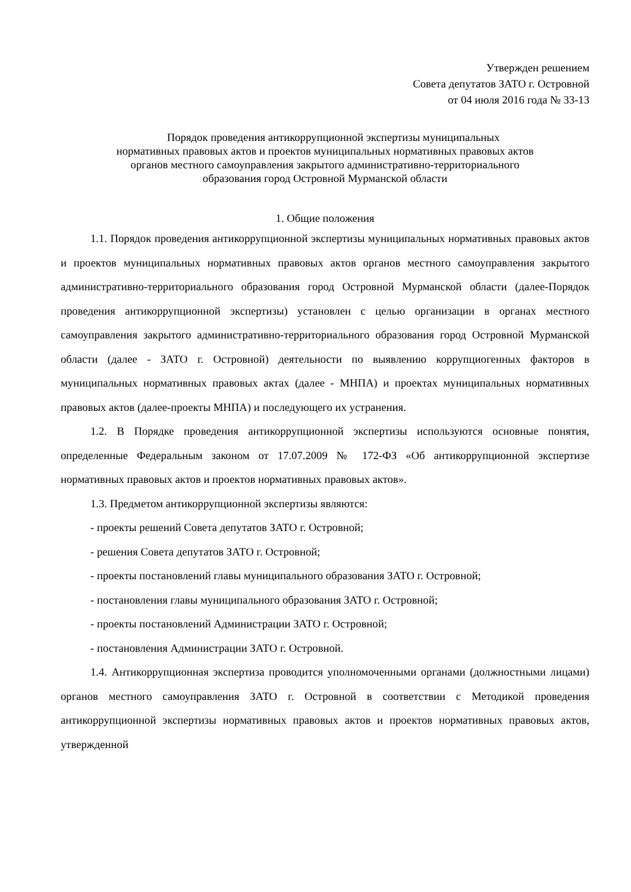Утвержден решением
Совета депутатов ЗАТО г. Островной
от 04 июля 2016 года № 33-13
Порядок проведения антикоррупционной экспертизы муниципальных
нормативных правовых актов и проектов муниципальных нормативных правовых актов
органов местного самоуправления закрытого административно-территориального
образования город Островной Мурманской области
1. Общие положения
1.1. Порядок проведения антикоррупционной экспертизы муниципальных нормативных правовых актов и проектов муниципальных нормативных правовых актов органов местного самоуправления закрытого административно-территориального образования город Островной Мурманской области (далее-Порядок проведения антикоррупционной экспертизы) установлен с целью организации в органах местного самоуправления закрытого административно-территориального образования город Островной Мурманской области (далее - ЗАТО г. Островной) деятельности по выявлению коррупциогенных факторов в муниципальных нормативных правовых актах (далее - МНПА) и проектах муниципальных нормативных правовых актов (далее-проекты МНПА) и последующего их устранения.
1.2. В Порядке проведения антикоррупционной экспертизы используются основные понятия, определенные Федеральным законом от 17.07.2009 № 172-ФЗ «Об антикоррупционной экспертизе нормативных правовых актов и проектов нормативных правовых актов».
1.3. Предметом антикоррупционной экспертизы являются:
- проекты решений Совета депутатов ЗАТО г. Островной;
- решения Совета депутатов ЗАТО г. Островной;
- проекты постановлений главы муниципального образования ЗАТО г. Островной;
- постановления главы муниципального образования ЗАТО г. Островной;
- проекты постановлений Администрации ЗАТО г. Островной;
- постановления Администрации ЗАТО г. Островной.
1.4. Антикоррупционная экспертиза проводится уполномоченными органами (должностными лицами) органов местного самоуправления ЗАТО г. Островной в соответствии с Методикой проведения антикоррупционной экспертизы нормативных правовых актов и проектов нормативных правовых актов, утвержденной